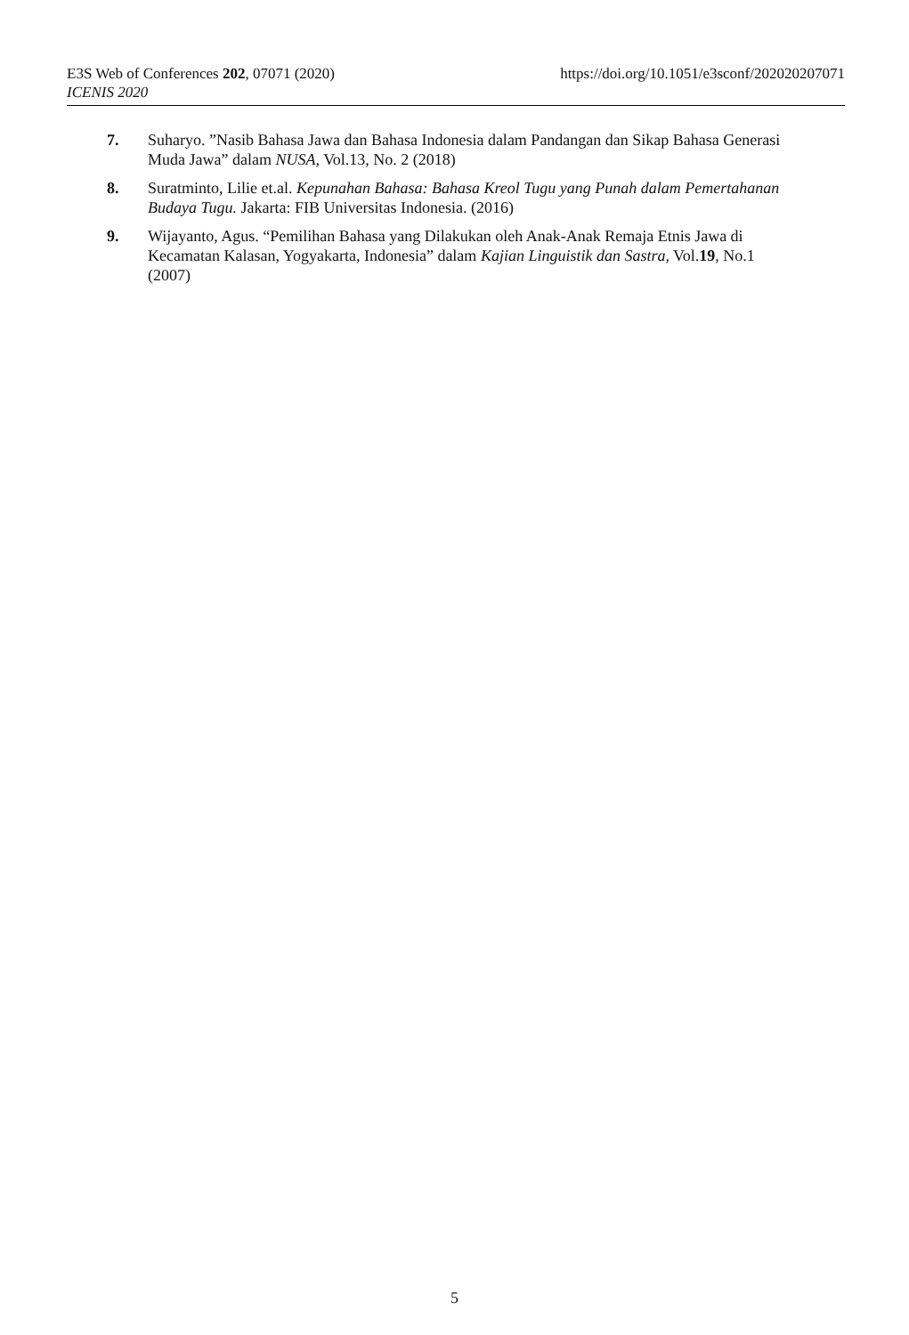https://doi.org/10.1051/e3sconf/202020207071 E3S Web of Conferences 202, 07071 (2020)
ICENIS 2020
7. Suharyo. ”Nasib Bahasa Jawa dan Bahasa Indonesia dalam Pandangan dan Sikap Bahasa Generasi Muda Jawa” dalam NUSA, Vol.13, No. 2 (2018)
8. Suratminto, Lilie et.al. Kepunahan Bahasa: Bahasa Kreol Tugu yang Punah dalam Pemertahanan Budaya Tugu. Jakarta: FIB Universitas Indonesia. (2016)
9. Wijayanto, Agus. “Pemilihan Bahasa yang Dilakukan oleh Anak-Anak Remaja Etnis Jawa di Kecamatan Kalasan, Yogyakarta, Indonesia” dalam Kajian Linguistik dan Sastra, Vol.19, No.1 (2007)
5